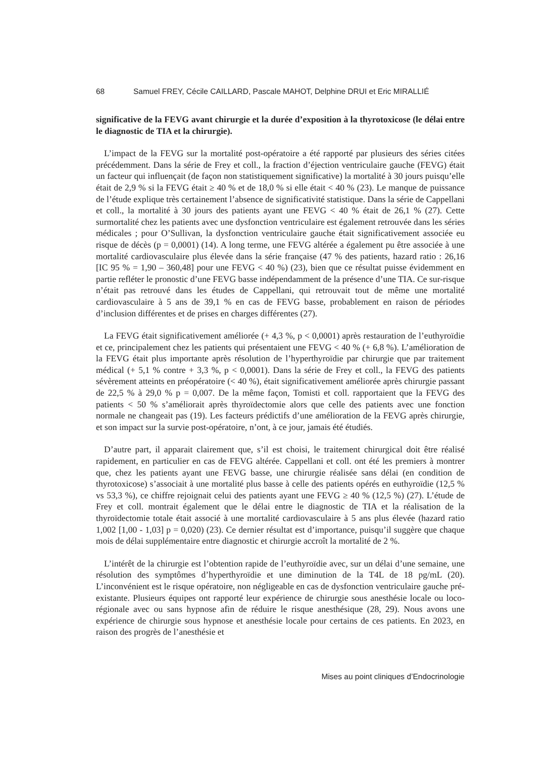68 Samuel FREY, Cécile CAILLARD, Pascale MAHOT, Delphine DRUI et Eric MIRALLIÉ
significative de la FEVG avant chirurgie et la durée d’exposition à la thyrotoxicose (le délai entre le diagnostic de TIA et la chirurgie).
L’impact de la FEVG sur la mortalité post-opératoire a été rapporté par plusieurs des séries citées précédemment. Dans la série de Frey et coll., la fraction d’éjection ventriculaire gauche (FEVG) était un facteur qui influençait (de façon non statistiquement significative) la mortalité à 30 jours puisqu’elle était de 2,9 % si la FEVG était ≥ 40 % et de 18,0 % si elle était < 40 % (23). Le manque de puissance de l’étude explique très certainement l’absence de significativité statistique. Dans la série de Cappellani et coll., la mortalité à 30 jours des patients ayant une FEVG < 40 % était de 26,1 % (27). Cette surmortalité chez les patients avec une dysfonction ventriculaire est également retrouvée dans les séries médicales ; pour O’Sullivan, la dysfonction ventriculaire gauche était significativement associée eu risque de décès (p = 0,0001) (14). A long terme, une FEVG altérée a également pu être associée à une mortalité cardiovasculaire plus élevée dans la série française (47 % des patients, hazard ratio : 26,16 [IC 95 % = 1,90 – 360,48] pour une FEVG < 40 %) (23), bien que ce résultat puisse évidemment en partie refléter le pronostic d’une FEVG basse indépendamment de la présence d’une TIA. Ce sur-risque n’était pas retrouvé dans les études de Cappellani, qui retrouvait tout de même une mortalité cardiovasculaire à 5 ans de 39,1 % en cas de FEVG basse, probablement en raison de périodes d’inclusion différentes et de prises en charges différentes (27).
La FEVG était significativement améliorée (+ 4,3 %, p < 0,0001) après restauration de l’euthyroïdie et ce, principalement chez les patients qui présentaient une FEVG < 40 % (+ 6,8 %). L’amélioration de la FEVG était plus importante après résolution de l’hyperthy­roïdie par chirurgie que par traitement médical (+ 5,1 % contre + 3,3 %, p < 0,0001). Dans la série de Frey et coll., la FEVG des patients sévèrement atteints en préopératoire (< 40 %), était significativement améliorée après chirurgie passant de 22,5 % à 29,0 % p = 0,007. De la même façon, Tomisti et coll. rapportaient que la FEVG des patients < 50 % s’améliorait après thyroïdectomie alors que celle des patients avec une fonction normale ne changeait pas (19). Les facteurs prédictifs d’une amélioration de la FEVG après chirurgie, et son impact sur la survie post-opératoire, n’ont, à ce jour, jamais été étudiés.
D’autre part, il apparait clairement que, s’il est choisi, le traitement chirurgical doit être réalisé rapidement, en particulier en cas de FEVG altérée. Cappellani et coll. ont été les premiers à montrer que, chez les patients ayant une FEVG basse, une chirurgie réalisée sans délai (en condition de thyrotoxicose) s’associait à une mortalité plus basse à celle des patients opérés en euthyroïdie (12,5 % vs 53,3 %), ce chiffre rejoignait celui des patients ayant une FEVG ≥ 40 % (12,5 %) (27). L’étude de Frey et coll. montrait également que le délai entre le diagnostic de TIA et la réalisation de la thyroïdectomie totale était associé à une mortalité cardiovasculaire à 5 ans plus élevée (hazard ratio 1,002 [1,00 - 1,03] p = 0,020) (23). Ce dernier résultat est d’importance, puisqu’il suggère que chaque mois de délai supplémen­taire entre diagnostic et chirurgie accroît la mortalité de 2 %.
L’intérêt de la chirurgie est l’obtention rapide de l’euthyroïdie avec, sur un délai d’une semaine, une résolution des symptômes d’hyperthyroïdie et une diminution de la T4L de 18 pg/mL (20). L’inconvénient est le risque opératoire, non négligeable en cas de dysfonc­tion ventriculaire gauche pré-existante. Plusieurs équipes ont rapporté leur expérience de chirurgie sous anesthésie locale ou loco-régionale avec ou sans hypnose afin de réduire le risque anesthésique (28, 29). Nous avons une expérience de chirurgie sous hypnose et anes­thésie locale pour certains de ces patients. En 2023, en raison des progrès de l’anesthésie et
Mises au point cliniques d’Endocrinologie